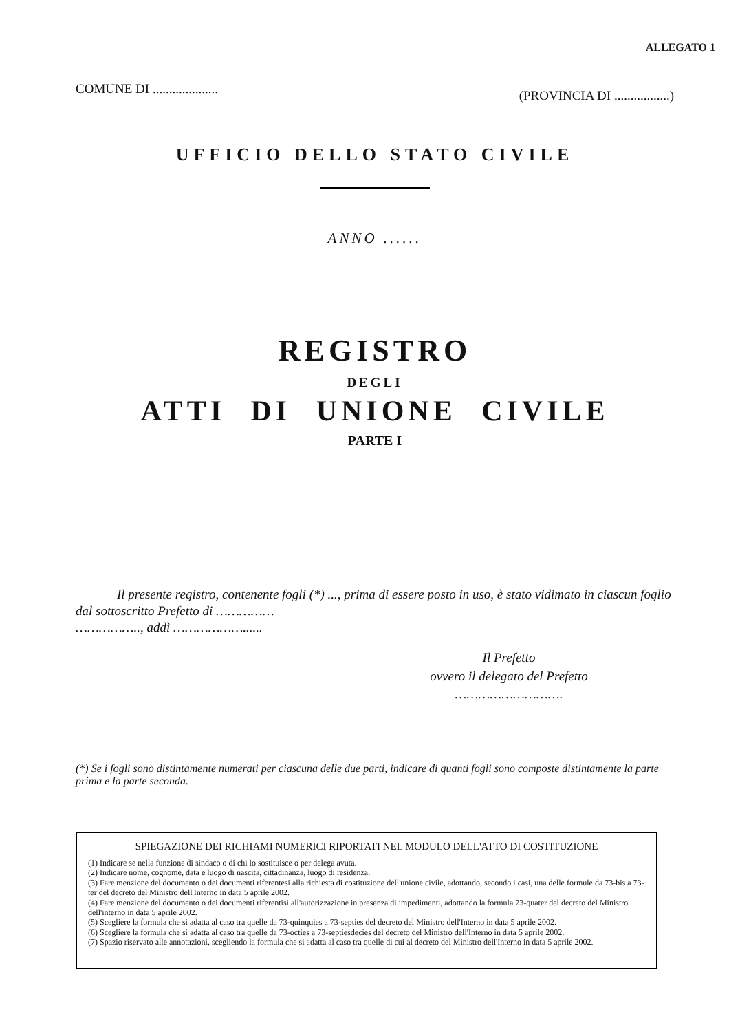ALLEGATO 1
COMUNE DI .................... (PROVINCIA DI .................)
UFFICIO DELLO STATO CIVILE
ANNO ......
REGISTRO
DEGLI
ATTI DI UNIONE CIVILE
PARTE I
Il presente registro, contenente fogli (*) ..., prima di essere posto in uso, è stato vidimato in ciascun foglio dal sottoscritto Prefetto di ……………
…………….., addì ………………......
Il Prefetto
ovvero il delegato del Prefetto
……………………….
(*) Se i fogli sono distintamente numerati per ciascuna delle due parti, indicare di quanti fogli sono composte distintamente la parte prima e la parte seconda.
SPIEGAZIONE DEI RICHIAMI NUMERICI RIPORTATI NEL MODULO DELL'ATTO DI COSTITUZIONE
(1) Indicare se nella funzione di sindaco o di chi lo sostituisce o per delega avuta.
(2) Indicare nome, cognome, data e luogo di nascita, cittadinanza, luogo di residenza.
(3) Fare menzione del documento o dei documenti riferentesi alla richiesta di costituzione dell'unione civile, adottando, secondo i casi, una delle formule da 73-bis a 73-ter del decreto del Ministro dell'Interno in data 5 aprile 2002.
(4) Fare menzione del documento o dei documenti riferentisi all'autorizzazione in presenza di impedimenti, adottando la formula 73-quater del decreto del Ministro dell'interno in data 5 aprile 2002.
(5) Scegliere la formula che si adatta al caso tra quelle da 73-quinquies a 73-septies del decreto del Ministro dell'Interno in data 5 aprile 2002.
(6) Scegliere la formula che si adatta al caso tra quelle da 73-octies a 73-septiesdecies del decreto del Ministro dell'Interno in data 5 aprile 2002.
(7) Spazio riservato alle annotazioni, scegliendo la formula che si adatta al caso tra quelle di cui al decreto del Ministro dell'Interno in data 5 aprile 2002.